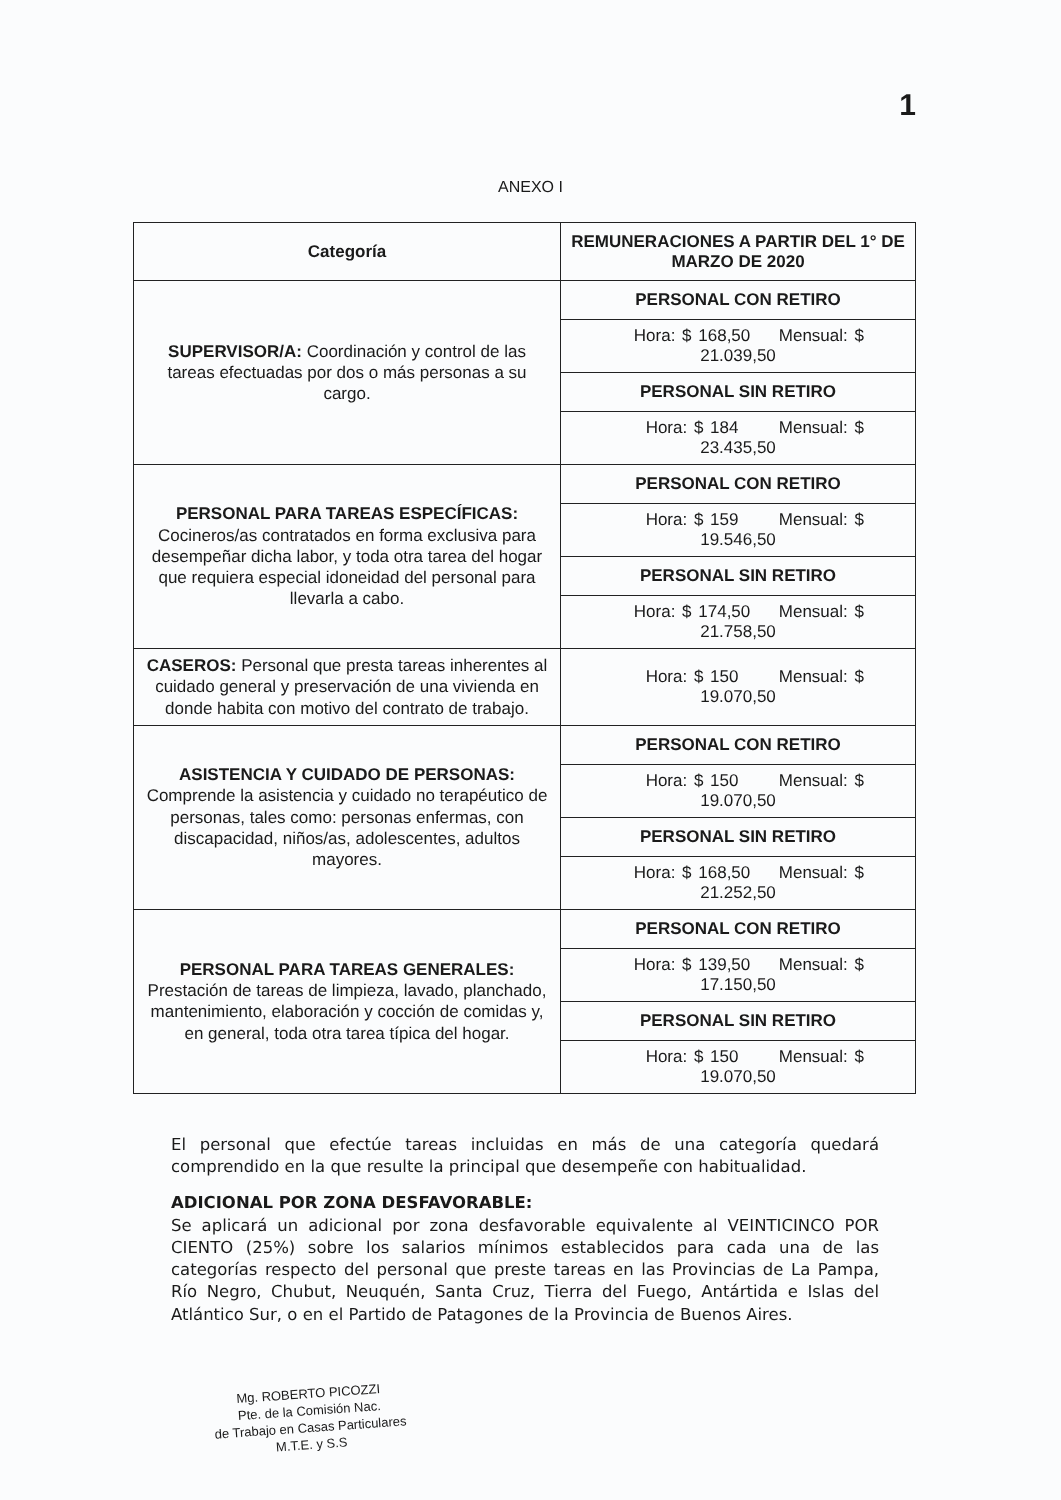1
ANEXO I
| Categoría | REMUNERACIONES A PARTIR DEL 1° DE MARZO DE 2020 |
| --- | --- |
| SUPERVISOR/A: Coordinación y control de las tareas efectuadas por dos o más personas a su cargo. | PERSONAL CON RETIRO |
| | Hora: $ 168,50 Mensual: $ 21.039,50 |
| | PERSONAL SIN RETIRO |
| | Hora: $ 184 Mensual: $ 23.435,50 |
| PERSONAL PARA TAREAS ESPECÍFICAS: Cocineros/as contratados en forma exclusiva para desempeñar dicha labor, y toda otra tarea del hogar que requiera especial idoneidad del personal para llevarla a cabo. | PERSONAL CON RETIRO |
| | Hora: $ 159 Mensual: $ 19.546,50 |
| | PERSONAL SIN RETIRO |
| | Hora: $ 174,50 Mensual: $ 21.758,50 |
| CASEROS: Personal que presta tareas inherentes al cuidado general y preservación de una vivienda en donde habita con motivo del contrato de trabajo. | Hora: $ 150 Mensual: $ 19.070,50 |
| ASISTENCIA Y CUIDADO DE PERSONAS: Comprende la asistencia y cuidado no terapéutico de personas, tales como: personas enfermas, con discapacidad, niños/as, adolescentes, adultos mayores. | PERSONAL CON RETIRO |
| | Hora: $ 150 Mensual: $ 19.070,50 |
| | PERSONAL SIN RETIRO |
| | Hora: $ 168,50 Mensual: $ 21.252,50 |
| PERSONAL PARA TAREAS GENERALES: Prestación de tareas de limpieza, lavado, planchado, mantenimiento, elaboración y cocción de comidas y, en general, toda otra tarea típica del hogar. | PERSONAL CON RETIRO |
| | Hora: $ 139,50 Mensual: $ 17.150,50 |
| | PERSONAL SIN RETIRO |
| | Hora: $ 150 Mensual: $ 19.070,50 |
El personal que efectúe tareas incluidas en más de una categoría quedará comprendido en la que resulte la principal que desempeñe con habitualidad.
ADICIONAL POR ZONA DESFAVORABLE:
Se aplicará un adicional por zona desfavorable equivalente al VEINTICINCO POR CIENTO (25%) sobre los salarios mínimos establecidos para cada una de las categorías respecto del personal que preste tareas en las Provincias de La Pampa, Río Negro, Chubut, Neuquén, Santa Cruz, Tierra del Fuego, Antártida e Islas del Atlántico Sur, o en el Partido de Patagones de la Provincia de Buenos Aires.
Mg. ROBERTO PICOZZI
Pte. de la Comisión Nac.
de Trabajo en Casas Particulares
M.T.E. y S.S